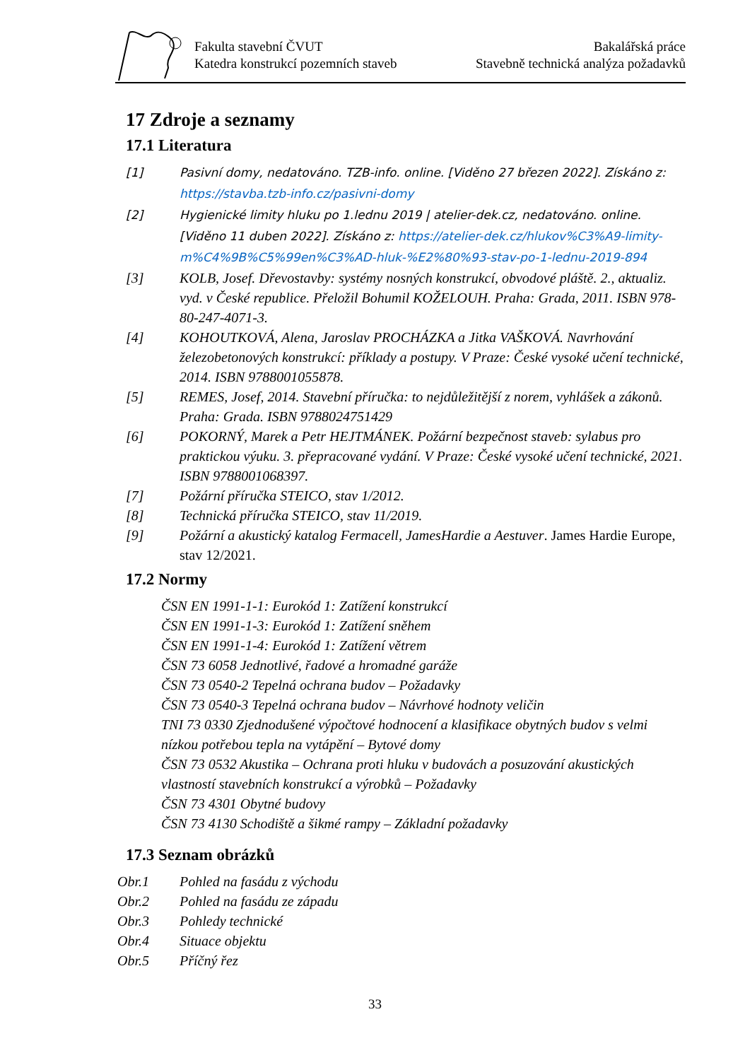Fakulta stavební ČVUT
Katedra konstrukcí pozemních staveb
Bakalářská práce
Stavebně technická analýza požadavků
17 Zdroje a seznamy
17.1 Literatura
[1] Pasivní domy, nedatováno. TZB-info. online. [Viděno 27 březen 2022]. Získáno z: https://stavba.tzb-info.cz/pasivni-domy
[2] Hygienické limity hluku po 1.lednu 2019 | atelier-dek.cz, nedatováno. online. [Viděno 11 duben 2022]. Získáno z: https://atelier-dek.cz/hlukov%C3%A9-limity-m%C4%9B%C5%99en%C3%AD-hluk-%E2%80%93-stav-po-1-lednu-2019-894
[3] KOLB, Josef. Dřevostavby: systémy nosných konstrukcí, obvodové pláště. 2., aktualiz. vyd. v České republice. Přeložil Bohumil KOŽELOUH. Praha: Grada, 2011. ISBN 978-80-247-4071-3.
[4] KOHOUTKOVÁ, Alena, Jaroslav PROCHÁZKA a Jitka VAŠKOVÁ. Navrhování železobetonových konstrukcí: příklady a postupy. V Praze: České vysoké učení technické, 2014. ISBN 9788001055878.
[5] REMES, Josef, 2014. Stavební příručka: to nejdůležitější z norem, vyhlášek a zákonů. Praha: Grada. ISBN 9788024751429
[6] POKORNÝ, Marek a Petr HEJTMÁNEK. Požární bezpečnost staveb: sylabus pro praktickou výuku. 3. přepracované vydání. V Praze: České vysoké učení technické, 2021. ISBN 9788001068397.
[7] Požární příručka STEICO, stav 1/2012.
[8] Technická příručka STEICO, stav 11/2019.
[9] Požární a akustický katalog Fermacell, JamesHardie a Aestuver. James Hardie Europe, stav 12/2021.
17.2 Normy
ČSN EN 1991-1-1: Eurokód 1: Zatížení konstrukcí
ČSN EN 1991-1-3: Eurokód 1: Zatížení sněhem
ČSN EN 1991-1-4: Eurokód 1: Zatížení větrem
ČSN 73 6058 Jednotlivé, řadové a hromadné garáže
ČSN 73 0540-2 Tepelná ochrana budov – Požadavky
ČSN 73 0540-3 Tepelná ochrana budov – Návrhové hodnoty veličin
TNI 73 0330 Zjednodušené výpočtové hodnocení a klasifikace obytných budov s velmi nízkou potřebou tepla na vytápění – Bytové domy
ČSN 73 0532 Akustika – Ochrana proti hluku v budovách a posuzování akustických vlastností stavebních konstrukcí a výrobků – Požadavky
ČSN 73 4301 Obytné budovy
ČSN 73 4130 Schodiště a šikmé rampy – Základní požadavky
17.3 Seznam obrázků
Obr.1 Pohled na fasádu z východu
Obr.2 Pohled na fasádu ze západu
Obr.3 Pohledy technické
Obr.4 Situace objektu
Obr.5 Příčný řez
33